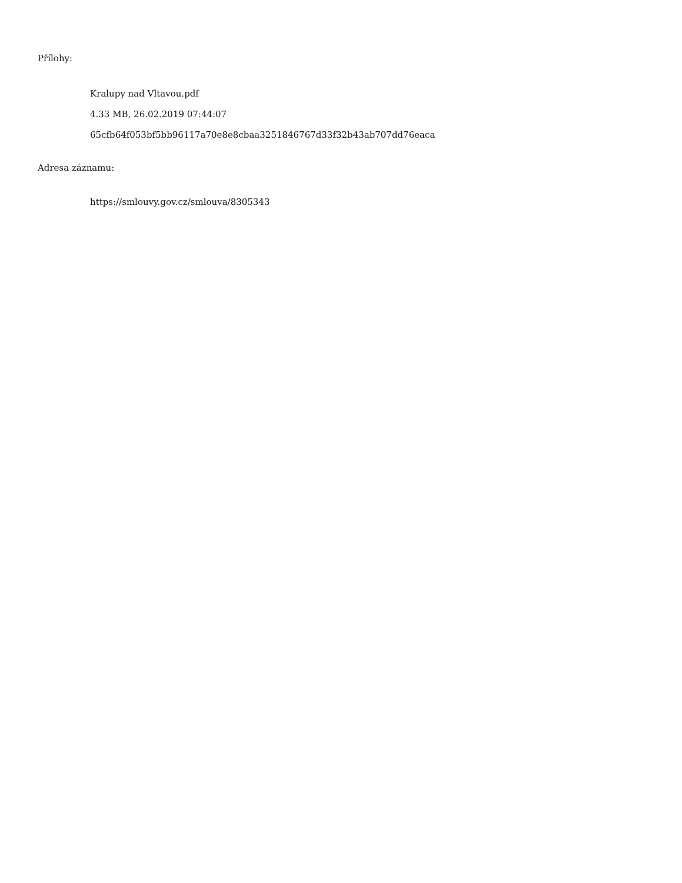Přílohy:
Kralupy nad Vltavou.pdf
4.33 MB, 26.02.2019 07:44:07
65cfb64f053bf5bb96117a70e8e8cbaa3251846767d33f32b43ab707dd76eaca
Adresa záznamu:
https://smlouvy.gov.cz/smlouva/8305343